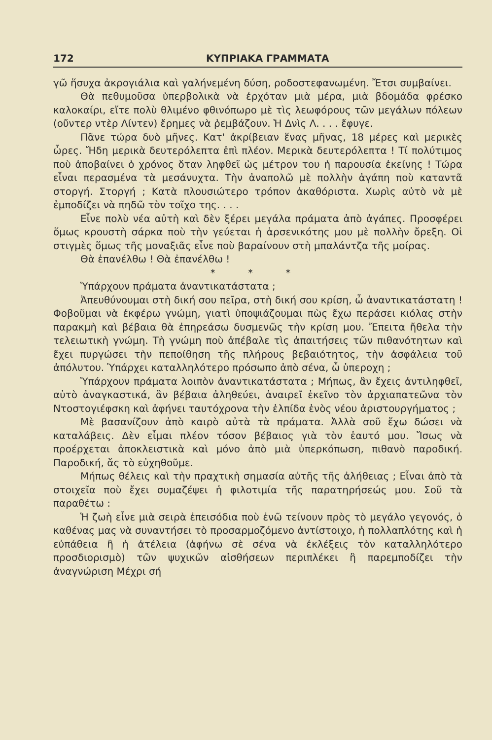172 ΚΥΠΡΙΑΚΑ ΓΡΑΜΜΑΤΑ
γῶ ἥσυχα ἀκρογιάλια καὶ γαλήνεμένη δύση, ροδοστεφανωμένη. Ἔτσι συμβαίνει.
Θὰ πεθυμοῦσα ὑπερβολικὰ νὰ ἐρχόταν μιὰ μέρα, μιὰ βδομάδα φρέσκο καλοκαίρι, εἴτε πολὺ θλιμένο φθινόπωρο μὲ τὶς λεωφόρους τῶν μεγάλων πόλεων (οὔντερ ντὲρ Λίντεν) ἔρημες νὰ ῥεμβάζουν. Ἡ Δνὶς Λ. . . . ἔφυγε.
Πᾶνε τώρα δυὸ μῆνες. Κατ' ἀκρίβειαν ἕνας μῆνας, 18 μέρες καὶ μερικὲς ὧρες. Ἤδη μερικὰ δευτερόλεπτα ἐπὶ πλέον. Μερικὰ δευτερόλεπτα ! Τί πολύτιμος ποὺ ἀποβαίνει ὁ χρόνος ὅταν ληφθεῖ ὡς μέτρον του ἡ παρουσία ἐκείνης ! Τώρα εἶναι περασμένα τὰ μεσάνυχτα. Τὴν ἀναπολῶ μὲ πολλὴν ἀγάπη ποὺ καταντᾶ στοργή. Στοργή ; Κατὰ πλουσιώτερο τρόπον ἀκαθόριστα. Χωρὶς αὐτὸ νὰ μὲ ἐμποδίζει νὰ πηδῶ τὸν τοῖχο της. . . .
Εἶνε πολὺ νέα αὐτὴ καὶ δὲν ξέρει μεγάλα πράματα ἀπὸ ἀγάπες. Προσφέρει ὅμως κρουστὴ σάρκα ποὺ τὴν γεύεται ἡ ἀρσενικότης μου μὲ πολλὴν ὄρεξη. Οἱ στιγμὲς ὅμως τῆς μοναξιᾶς εἶνε ποὺ βαραίνουν στὴ μπαλάντζα τῆς μοίρας.
Θὰ ἐπανέλθω ! Θὰ ἐπανέλθω !
* * *
Ὑπάρχουν πράματα ἀναντικατάστατα ;
Ἀπευθύνουμαι στὴ δική σου πεῖρα, στὴ δική σου κρίση, ὦ ἀναντικατάστατη ! Φοβοῦμαι νὰ ἐκφέρω γνώμη, γιατὶ ὑποψιάζουμαι πὼς ἔχω περάσει κιόλας στὴν παρακμὴ καὶ βέβαια θὰ ἐπηρεάσω δυσμενῶς τὴν κρίση μου. Ἔπειτα ἤθελα τὴν τελειωτικὴ γνώμη. Τὴ γνώμη ποὺ ἀπέβαλε τὶς ἀπαιτήσεις τῶν πιθανότητων καὶ ἔχει πυργώσει τὴν πεποίθηση τῆς πλήρους βεβαιότητος, τὴν ἀσφάλεια τοῦ ἀπόλυτου. Ὑπάρχει καταλληλότερο πρόσωπο ἀπὸ σένα, ὦ ὑπεροχη ;
Ὑπάρχουν πράματα λοιπὸν ἀναντικατάστατα ; Μήπως, ἂν ἔχεις ἀντιληφθεῖ, αὐτὸ ἀναγκαστικά, ἂν βέβαια ἀληθεύει, ἀναιρεῖ ἐκεῖνο τὸν ἀρχιαπατεῶνα τὸν Ντοστογιέφσκη καὶ ἀφήνει ταυτόχρονα τὴν ἐλπίδα ἑνὸς νέου ἀριστουργήματος ;
Μὲ βασανίζουν ἀπὸ καιρὸ αὐτὰ τὰ πράματα. Ἀλλὰ σοῦ ἔχω δώσει νὰ καταλάβεις. Δὲν εἶμαι πλέον τόσον βέβαιος γιὰ τὸν ἑαυτό μου. Ἴσως νὰ προέρχεται ἀποκλειστικὰ καὶ μόνο ἀπὸ μιὰ ὑπερκόπωση, πιθανὸ παροδική. Παροδική, ἄς τὸ εὐχηθοῦμε.
Μήπως θέλεις καὶ τὴν πραχτικὴ σημασία αὐτῆς τῆς ἀλήθειας ; Εἶναι ἀπὸ τὰ στοιχεῖα ποὺ ἔχει συμαζέψει ἡ φιλοτιμία τῆς παρατηρήσεώς μου. Σοῦ τὰ παραθέτω :
Ἡ ζωὴ εἶνε μιὰ σειρὰ ἐπεισόδια ποὺ ἐνῶ τείνουν πρὸς τὸ μεγάλο γεγονός, ὁ καθένας μας νὰ συναντήσει τὸ προσαρμοζόμενο ἀντίστοιχο, ἡ πολλαπλότης καὶ ἡ εὐπάθεια ἢ ἡ ἀτέλεια (ἀφήνω σὲ σένα νὰ ἐκλέξεις τὸν καταλληλότερο προσδιορισμὸ) τῶν ψυχικῶν αἰσθήσεων περιπλέκει ἢ παρεμποδίζει τὴν ἀναγνώριση Μέχρι σή